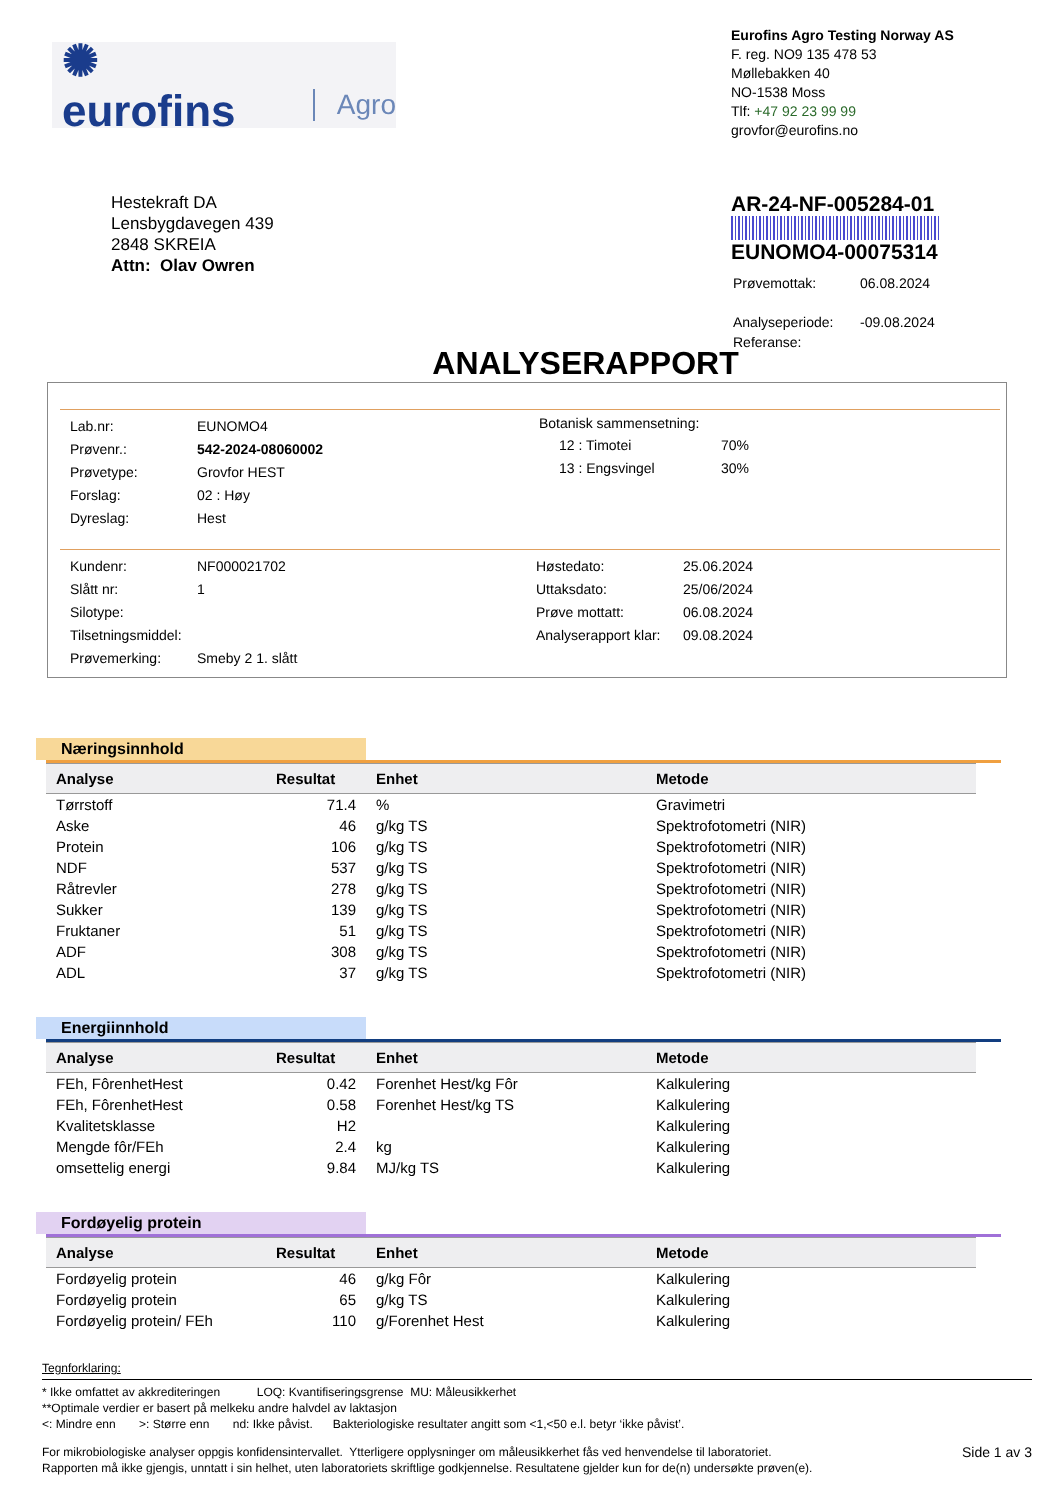✺ eurofins Agro
Eurofins Agro Testing Norway AS
F. reg. NO9 135 478 53
Møllebakken 40
NO-1538 Moss
Tlf: +47 92 23 99 99
grovfor@eurofins.no
Hestekraft DA
Lensbygdavegen 439
2848 SKREIA
Attn: Olav Owren
AR-24-NF-005284-01
EUNOMO4-00075314
| Prøvemottak: | 06.08.2024 |
| Analyseperiode: | -09.08.2024 |
| Referanse: | |
ANALYSERAPPORT
| Lab.nr: | EUNOMO4 |
| Prøvenr.: | 542-2024-08060002 |
| Prøvetype: | Grovfor HEST |
| Forslag: | 02 : Høy |
| Dyreslag: | Hest |
Botanisk sammensetning:
| 12 : Timotei | 70% |
| 13 : Engsvingel | 30% |
| Kundenr: | NF000021702 |
| Slått nr: | 1 |
| Silotype: | |
| Tilsetningsmiddel: | |
| Prøvemerking: | Smeby 2 1. slått |
| Høstedato: | 25.06.2024 |
| Uttaksdato: | 25/06/2024 |
| Prøve mottatt: | 06.08.2024 |
| Analyserapport klar: | 09.08.2024 |
Næringsinnhold
| Analyse | Resultat | Enhet | Metode |
| --- | --- | --- | --- |
| Tørrstoff | 71.4 | % | Gravimetri |
| Aske | 46 | g/kg TS | Spektrofotometri (NIR) |
| Protein | 106 | g/kg TS | Spektrofotometri (NIR) |
| NDF | 537 | g/kg TS | Spektrofotometri (NIR) |
| Råtrevler | 278 | g/kg TS | Spektrofotometri (NIR) |
| Sukker | 139 | g/kg TS | Spektrofotometri (NIR) |
| Fruktaner | 51 | g/kg TS | Spektrofotometri (NIR) |
| ADF | 308 | g/kg TS | Spektrofotometri (NIR) |
| ADL | 37 | g/kg TS | Spektrofotometri (NIR) |
Energiinnhold
| Analyse | Resultat | Enhet | Metode |
| --- | --- | --- | --- |
| FEh, FôrenhetHest | 0.42 | Forenhet Hest/kg Fôr | Kalkulering |
| FEh, FôrenhetHest | 0.58 | Forenhet Hest/kg TS | Kalkulering |
| Kvalitetsklasse | H2 | | Kalkulering |
| Mengde fôr/FEh | 2.4 | kg | Kalkulering |
| omsettelig energi | 9.84 | MJ/kg TS | Kalkulering |
Fordøyelig protein
| Analyse | Resultat | Enhet | Metode |
| --- | --- | --- | --- |
| Fordøyelig protein | 46 | g/kg Fôr | Kalkulering |
| Fordøyelig protein | 65 | g/kg TS | Kalkulering |
| Fordøyelig protein/ FEh | 110 | g/Forenhet Hest | Kalkulering |
Tegnforklaring:
* Ikke omfattet av akkrediteringen LOQ: Kvantifiseringsgrense MU: Måleusikkerhet
**Optimale verdier er basert på melkeku andre halvdel av laktasjon
<: Mindre enn >: Større enn nd: Ikke påvist. Bakteriologiske resultater angitt som <1,<50 e.l. betyr ‘ikke påvist’.
For mikrobiologiske analyser oppgis konfidensintervallet. Ytterligere opplysninger om måleusikkerhet fås ved henvendelse til laboratoriet.
Rapporten må ikke gjengis, unntatt i sin helhet, uten laboratoriets skriftlige godkjennelse. Resultatene gjelder kun for de(n) undersøkte prøven(e).
Side 1 av 3